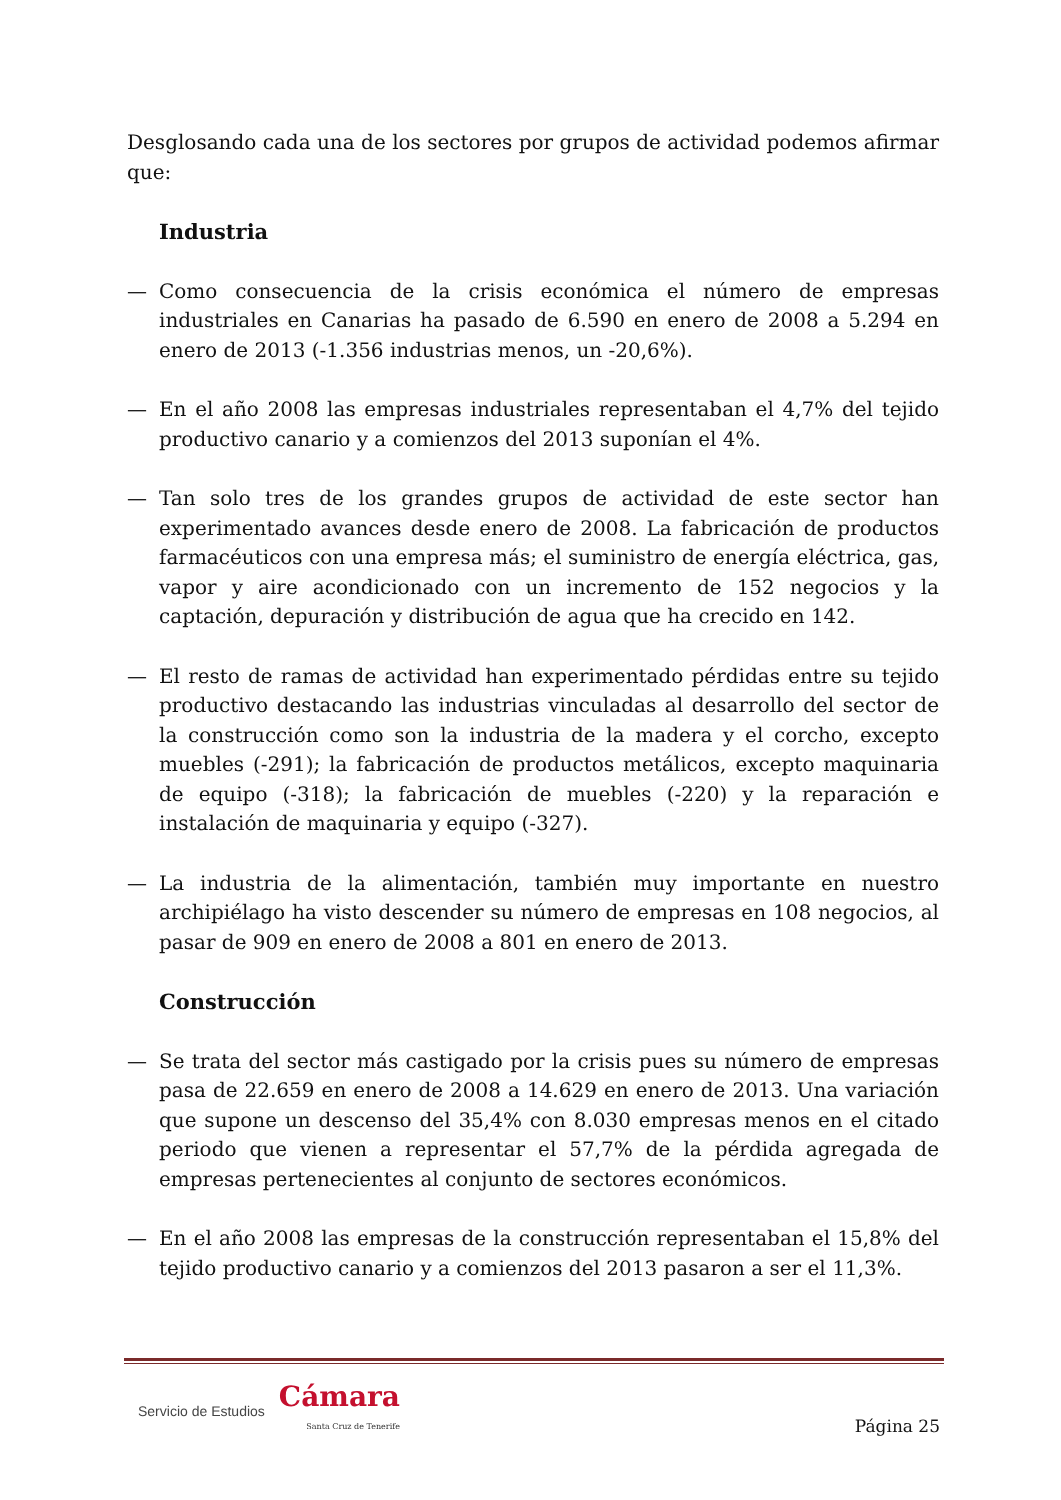Desglosando cada una de los sectores por grupos de actividad podemos afirmar que:
Industria
— Como consecuencia de la crisis económica el número de empresas industriales en Canarias ha pasado de 6.590 en enero de 2008 a 5.294 en enero de 2013 (-1.356 industrias menos, un -20,6%).
— En el año 2008 las empresas industriales representaban el 4,7% del tejido productivo canario y a comienzos del 2013 suponían el 4%.
— Tan solo tres de los grandes grupos de actividad de este sector han experimentado avances desde enero de 2008. La fabricación de productos farmacéuticos con una empresa más; el suministro de energía eléctrica, gas, vapor y aire acondicionado con un incremento de 152 negocios y la captación, depuración y distribución de agua que ha crecido en 142.
— El resto de ramas de actividad han experimentado pérdidas entre su tejido productivo destacando las industrias vinculadas al desarrollo del sector de la construcción como son la industria de la madera y el corcho, excepto muebles (-291); la fabricación de productos metálicos, excepto maquinaria de equipo (-318); la fabricación de muebles (-220) y la reparación e instalación de maquinaria y equipo (-327).
— La industria de la alimentación, también muy importante en nuestro archipiélago ha visto descender su número de empresas en 108 negocios, al pasar de 909 en enero de 2008 a 801 en enero de 2013.
Construcción
— Se trata del sector más castigado por la crisis pues su número de empresas pasa de 22.659 en enero de 2008 a 14.629 en enero de 2013. Una variación que supone un descenso del 35,4% con 8.030 empresas menos en el citado periodo que vienen a representar el 57,7% de la pérdida agregada de empresas pertenecientes al conjunto de sectores económicos.
— En el año 2008 las empresas de la construcción representaban el 15,8% del tejido productivo canario y a comienzos del 2013 pasaron a ser el 11,3%.
Servicio de Estudios Cámara
Santa Cruz de Tenerife
Página 25